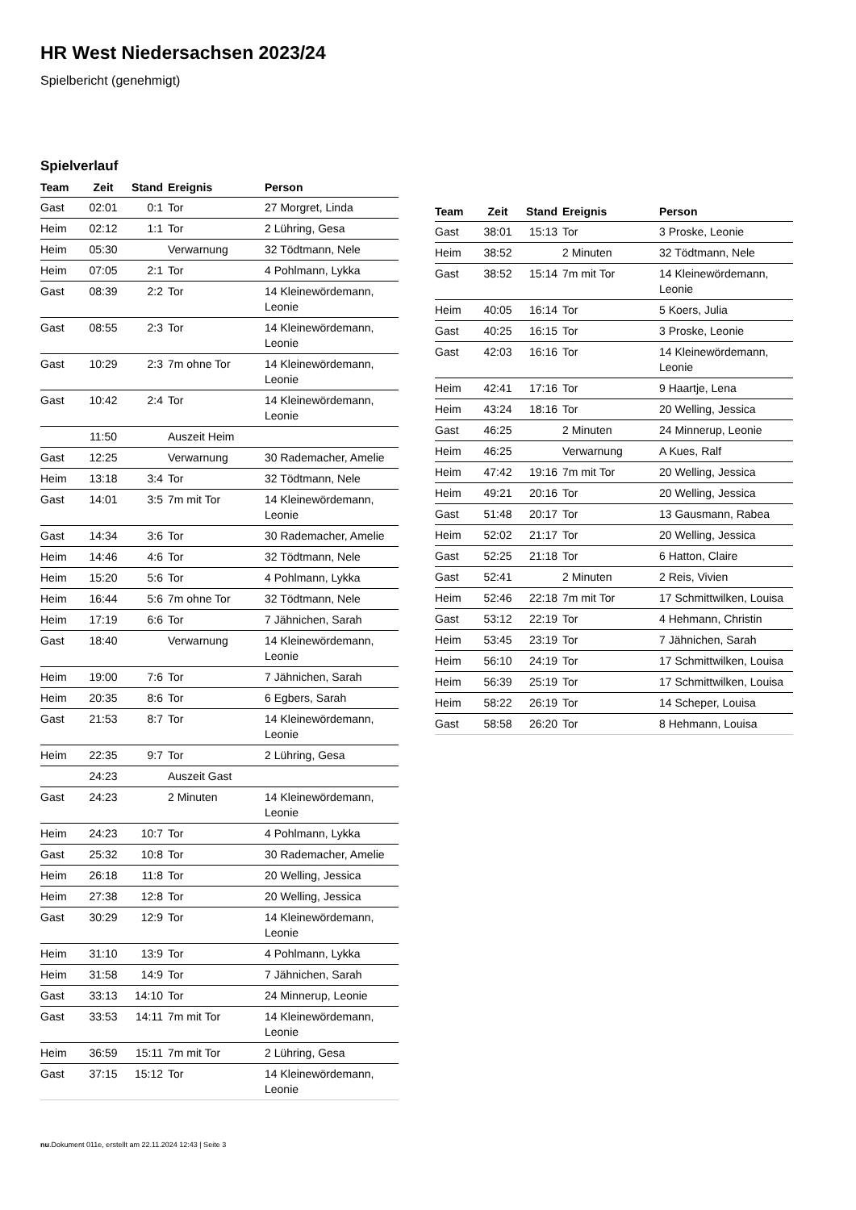HR West Niedersachsen 2023/24
Spielbericht (genehmigt)
Spielverlauf
| Team | Zeit | Stand | Ereignis | Person |
| --- | --- | --- | --- | --- |
| Gast | 02:01 | 0:1 | Tor | 27 Morgret, Linda |
| Heim | 02:12 | 1:1 | Tor | 2 Lühring, Gesa |
| Heim | 05:30 | | Verwarnung | 32 Tödtmann, Nele |
| Heim | 07:05 | 2:1 | Tor | 4 Pohlmann, Lykka |
| Gast | 08:39 | 2:2 | Tor | 14 Kleinewördemann, Leonie |
| Gast | 08:55 | 2:3 | Tor | 14 Kleinewördemann, Leonie |
| Gast | 10:29 | 2:3 | 7m ohne Tor | 14 Kleinewördemann, Leonie |
| Gast | 10:42 | 2:4 | Tor | 14 Kleinewördemann, Leonie |
| | 11:50 | | Auszeit Heim | |
| Gast | 12:25 | | Verwarnung | 30 Rademacher, Amelie |
| Heim | 13:18 | 3:4 | Tor | 32 Tödtmann, Nele |
| Gast | 14:01 | 3:5 | 7m mit Tor | 14 Kleinewördemann, Leonie |
| Gast | 14:34 | 3:6 | Tor | 30 Rademacher, Amelie |
| Heim | 14:46 | 4:6 | Tor | 32 Tödtmann, Nele |
| Heim | 15:20 | 5:6 | Tor | 4 Pohlmann, Lykka |
| Heim | 16:44 | 5:6 | 7m ohne Tor | 32 Tödtmann, Nele |
| Heim | 17:19 | 6:6 | Tor | 7 Jähnichen, Sarah |
| Gast | 18:40 | | Verwarnung | 14 Kleinewördemann, Leonie |
| Heim | 19:00 | 7:6 | Tor | 7 Jähnichen, Sarah |
| Heim | 20:35 | 8:6 | Tor | 6 Egbers, Sarah |
| Gast | 21:53 | 8:7 | Tor | 14 Kleinewördemann, Leonie |
| Heim | 22:35 | 9:7 | Tor | 2 Lühring, Gesa |
| | 24:23 | | Auszeit Gast | |
| Gast | 24:23 | | 2 Minuten | 14 Kleinewördemann, Leonie |
| Heim | 24:23 | 10:7 | Tor | 4 Pohlmann, Lykka |
| Gast | 25:32 | 10:8 | Tor | 30 Rademacher, Amelie |
| Heim | 26:18 | 11:8 | Tor | 20 Welling, Jessica |
| Heim | 27:38 | 12:8 | Tor | 20 Welling, Jessica |
| Gast | 30:29 | 12:9 | Tor | 14 Kleinewördemann, Leonie |
| Heim | 31:10 | 13:9 | Tor | 4 Pohlmann, Lykka |
| Heim | 31:58 | 14:9 | Tor | 7 Jähnichen, Sarah |
| Gast | 33:13 | 14:10 | Tor | 24 Minnerup, Leonie |
| Gast | 33:53 | 14:11 | 7m mit Tor | 14 Kleinewördemann, Leonie |
| Heim | 36:59 | 15:11 | 7m mit Tor | 2 Lühring, Gesa |
| Gast | 37:15 | 15:12 | Tor | 14 Kleinewördemann, Leonie |
| Team | Zeit | Stand | Ereignis | Person |
| --- | --- | --- | --- | --- |
| Gast | 38:01 | 15:13 | Tor | 3 Proske, Leonie |
| Heim | 38:52 | | 2 Minuten | 32 Tödtmann, Nele |
| Gast | 38:52 | 15:14 | 7m mit Tor | 14 Kleinewördemann, Leonie |
| Heim | 40:05 | 16:14 | Tor | 5 Koers, Julia |
| Gast | 40:25 | 16:15 | Tor | 3 Proske, Leonie |
| Gast | 42:03 | 16:16 | Tor | 14 Kleinewördemann, Leonie |
| Heim | 42:41 | 17:16 | Tor | 9 Haartje, Lena |
| Heim | 43:24 | 18:16 | Tor | 20 Welling, Jessica |
| Gast | 46:25 | | 2 Minuten | 24 Minnerup, Leonie |
| Heim | 46:25 | | Verwarnung | A Kues, Ralf |
| Heim | 47:42 | 19:16 | 7m mit Tor | 20 Welling, Jessica |
| Heim | 49:21 | 20:16 | Tor | 20 Welling, Jessica |
| Gast | 51:48 | 20:17 | Tor | 13 Gausmann, Rabea |
| Heim | 52:02 | 21:17 | Tor | 20 Welling, Jessica |
| Gast | 52:25 | 21:18 | Tor | 6 Hatton, Claire |
| Gast | 52:41 | | 2 Minuten | 2 Reis, Vivien |
| Heim | 52:46 | 22:18 | 7m mit Tor | 17 Schmittwilken, Louisa |
| Gast | 53:12 | 22:19 | Tor | 4 Hehmann, Christin |
| Heim | 53:45 | 23:19 | Tor | 7 Jähnichen, Sarah |
| Heim | 56:10 | 24:19 | Tor | 17 Schmittwilken, Louisa |
| Heim | 56:39 | 25:19 | Tor | 17 Schmittwilken, Louisa |
| Heim | 58:22 | 26:19 | Tor | 14 Scheper, Louisa |
| Gast | 58:58 | 26:20 | Tor | 8 Hehmann, Louisa |
nu.Dokument 011e, erstellt am 22.11.2024 12:43 | Seite 3